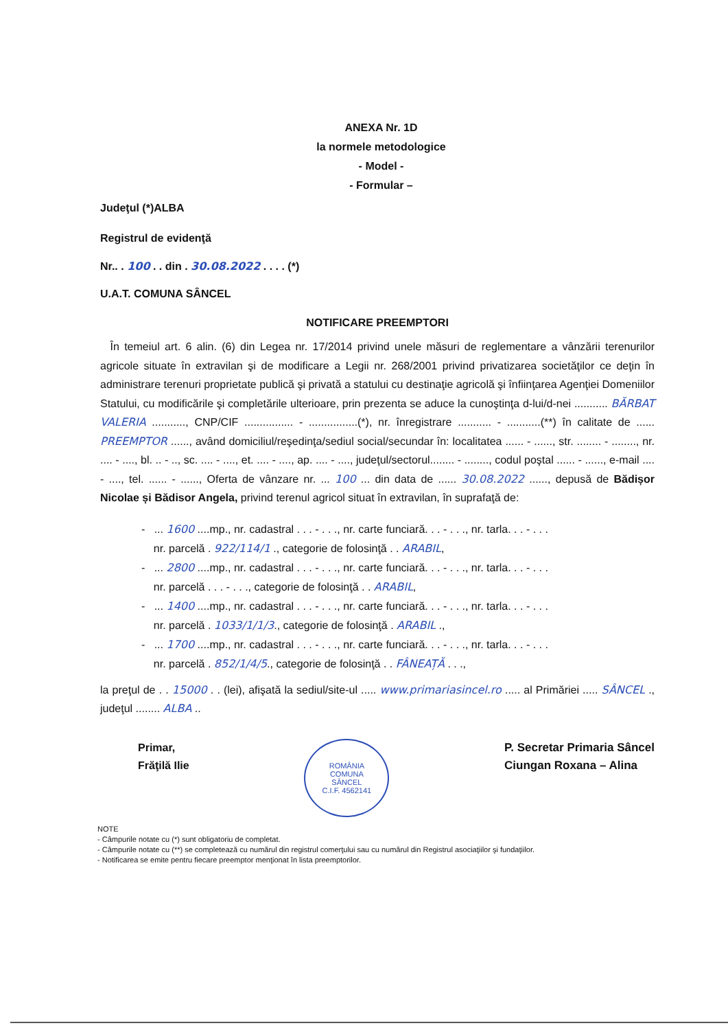ANEXA Nr. 1D
la normele metodologice
- Model -
- Formular –
Judeţul (*)ALBA
Registrul de evidenţă
Nr.. . 100 . . din . 30.08.2022 . . . . (*)
U.A.T. COMUNA SÂNCEL
NOTIFICARE PREEMPTORI
În temeiul art. 6 alin. (6) din Legea nr. 17/2014 privind unele măsuri de reglementare a vânzării terenurilor agricole situate în extravilan şi de modificare a Legii nr. 268/2001 privind privatizarea societăţilor ce deţin în administrare terenuri proprietate publică şi privată a statului cu destinaţie agricolă şi înfiinţarea Agenţiei Domeniilor Statului, cu modificările şi completările ulterioare, prin prezenta se aduce la cunoştinţa d-lui/d-nei ........... BĂRBAT VALERIA ..........., CNP/CIF ................ - ................(*), nr. înregistrare ........... - ...........(**) în calitate de ...... PREEMPTOR ......, având domiciliul/reşedinţa/sediul social/secundar în: localitatea ...... - ......, str. ........ - ........, nr. .... - ...., bl. .. - .., sc. .... - ...., et. .... - ...., ap. .... - ...., judeţul/sectorul........ - ........, codul poştal ...... - ......, e-mail .... - ...., tel. ...... - ......, Oferta de vânzare nr. ... 100 ... din data de ...... 30.08.2022 ......, depusă de Bădișor Nicolae și Bădisor Angela, privind terenul agricol situat în extravilan, în suprafaţă de:
- ... 1600 ....mp., nr. cadastral . . . - . . ., nr. carte funciară. . . - . . ., nr. tarla. . . - . . .
nr. parcelă . 922/114/1 ., categorie de folosinţă . . ARABIL,
- ... 2800 ....mp., nr. cadastral . . . - . . ., nr. carte funciară. . . - . . ., nr. tarla. . . - . . .
nr. parcelă . . . - . . ., categorie de folosinţă . . ARABIL,
- ... 1400 ....mp., nr. cadastral . . . - . . ., nr. carte funciară. . . - . . ., nr. tarla. . . - . . .
nr. parcelă . 1033/1/1/3., categorie de folosinţă . ARABIL .,
- ... 1700 ....mp., nr. cadastral . . . - . . ., nr. carte funciară. . . - . . ., nr. tarla. . . - . . .
nr. parcelă . 852/1/4/5., categorie de folosinţă . . FÂNEAȚĂ . . .,
la preţul de . . 15000 . . (lei), afişată la sediul/site-ul ..... www.primariasincel.ro ..... al Primăriei ..... SÂNCEL ., judeţul ........ ALBA ..
Primar,
Frăţilă Ilie
ROMÂNIA
COMUNA
SÂNCEL
C.I.F. 4562141
P. Secretar Primaria Sâncel
Ciungan Roxana – Alina
NOTE
- Câmpurile notate cu (*) sunt obligatoriu de completat.
- Câmpurile notate cu (**) se completează cu numărul din registrul comerţului sau cu numărul din Registrul asociaţiilor şi fundaţiilor.
- Notificarea se emite pentru fiecare preemptor menţionat în lista preemptorilor.